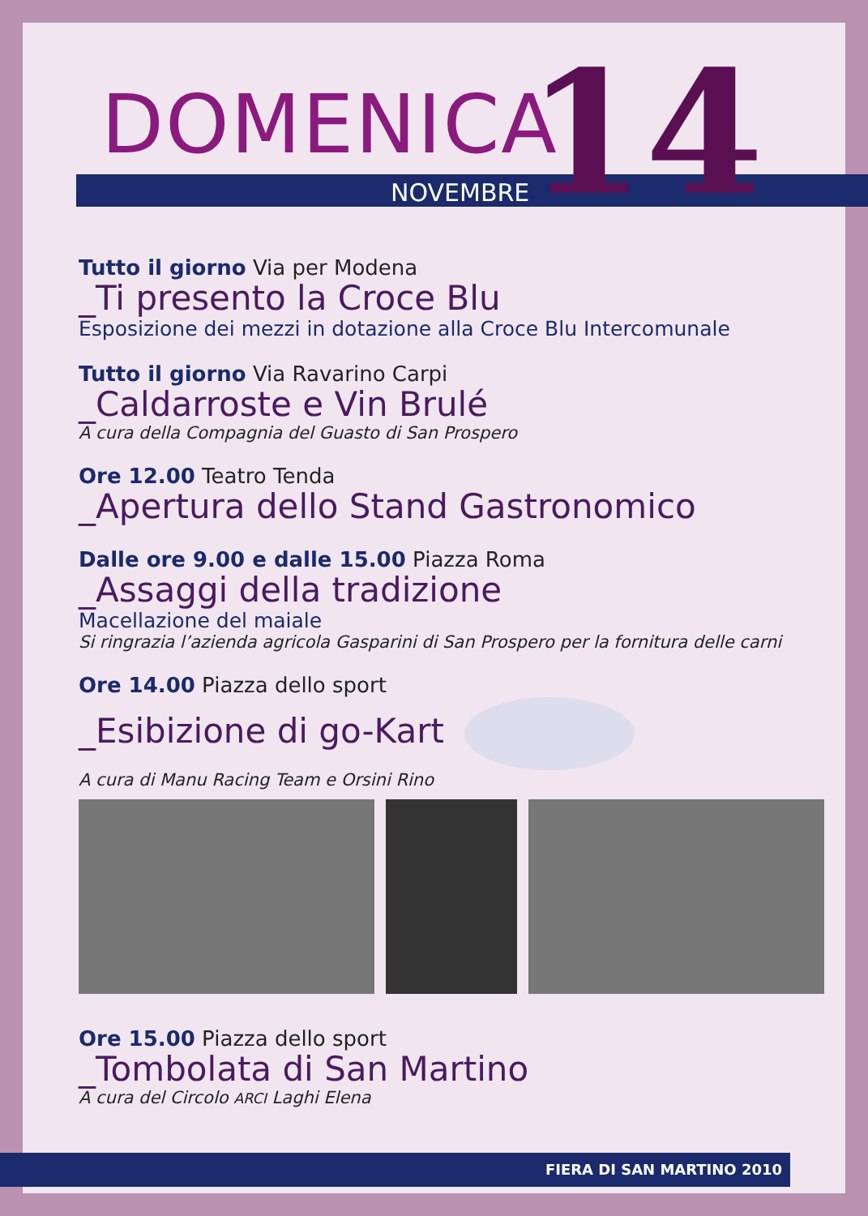DOMENICA
NOVEMBRE 14
Tutto il giorno Via per Modena
_Ti presento la Croce Blu
Esposizione dei mezzi in dotazione alla Croce Blu Intercomunale
Tutto il giorno Via Ravarino Carpi
_Caldarroste e Vin Brulé
A cura della Compagnia del Guasto di San Prospero
Ore 12.00 Teatro Tenda
_Apertura dello Stand Gastronomico
Dalle ore 9.00 e dalle 15.00 Piazza Roma
_Assaggi della tradizione
Macellazione del maiale
Si ringrazia l’azienda agricola Gasparini di San Prospero per la fornitura delle carni
Ore 14.00 Piazza dello sport
_Esibizione di go-Kart
A cura di Manu Racing Team e Orsini Rino
Ore 15.00 Piazza dello sport
_Tombolata di San Martino
A cura del Circolo ARCI Laghi Elena
FIERA DI SAN MARTINO 2010